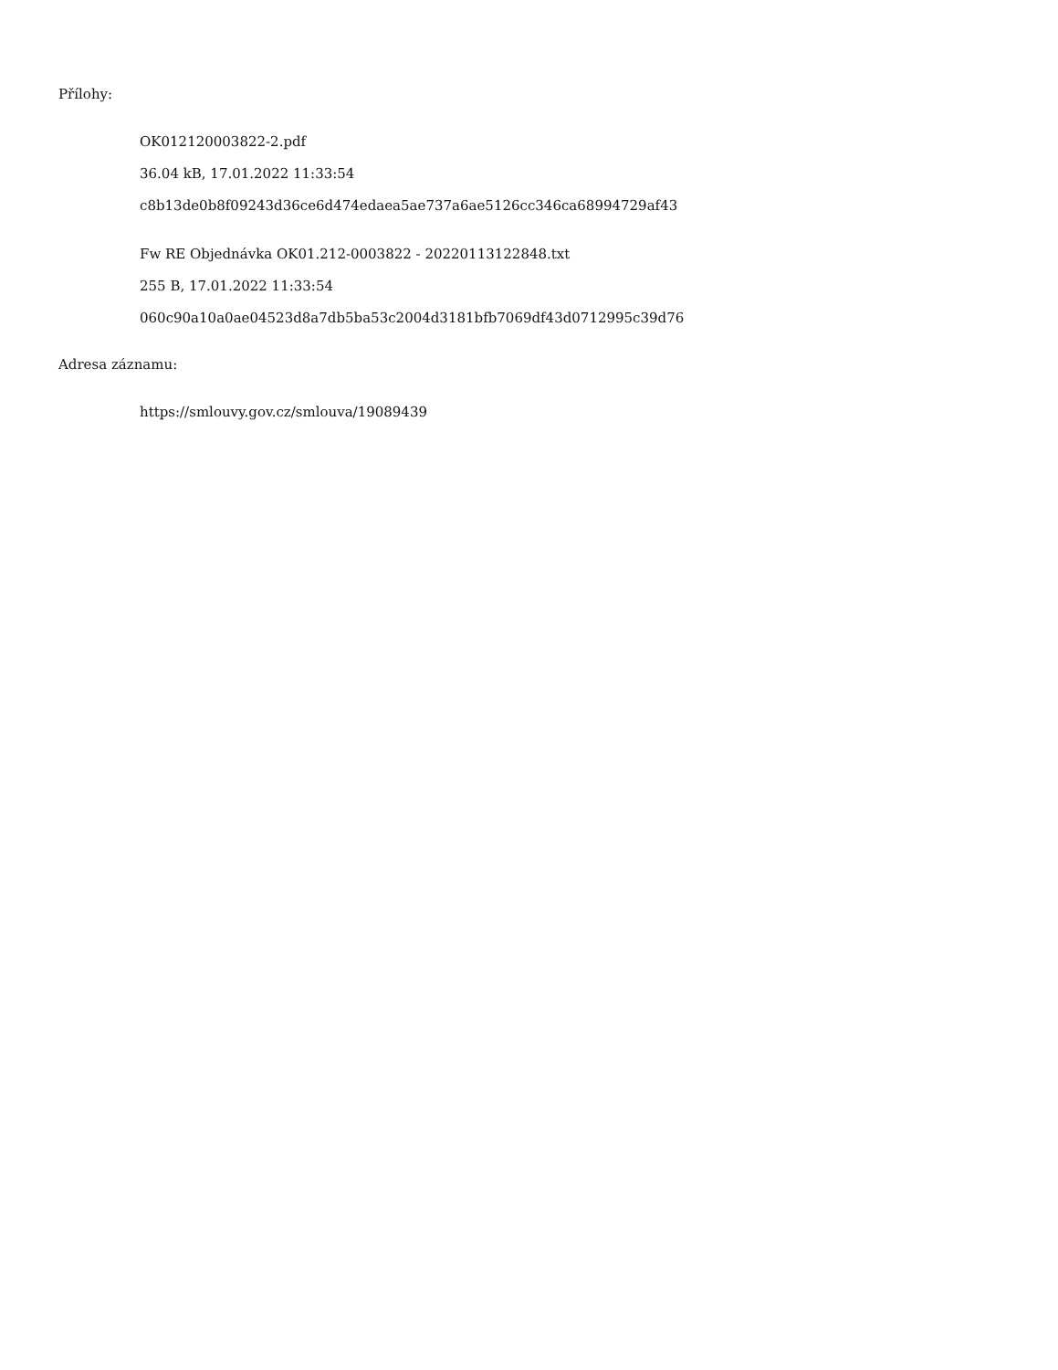Přílohy:
OK012120003822-2.pdf
36.04 kB, 17.01.2022 11:33:54
c8b13de0b8f09243d36ce6d474edaea5ae737a6ae5126cc346ca68994729af43
Fw RE Objednávka OK01.212-0003822 - 20220113122848.txt
255 B, 17.01.2022 11:33:54
060c90a10a0ae04523d8a7db5ba53c2004d3181bfb7069df43d0712995c39d76
Adresa záznamu:
https://smlouvy.gov.cz/smlouva/19089439